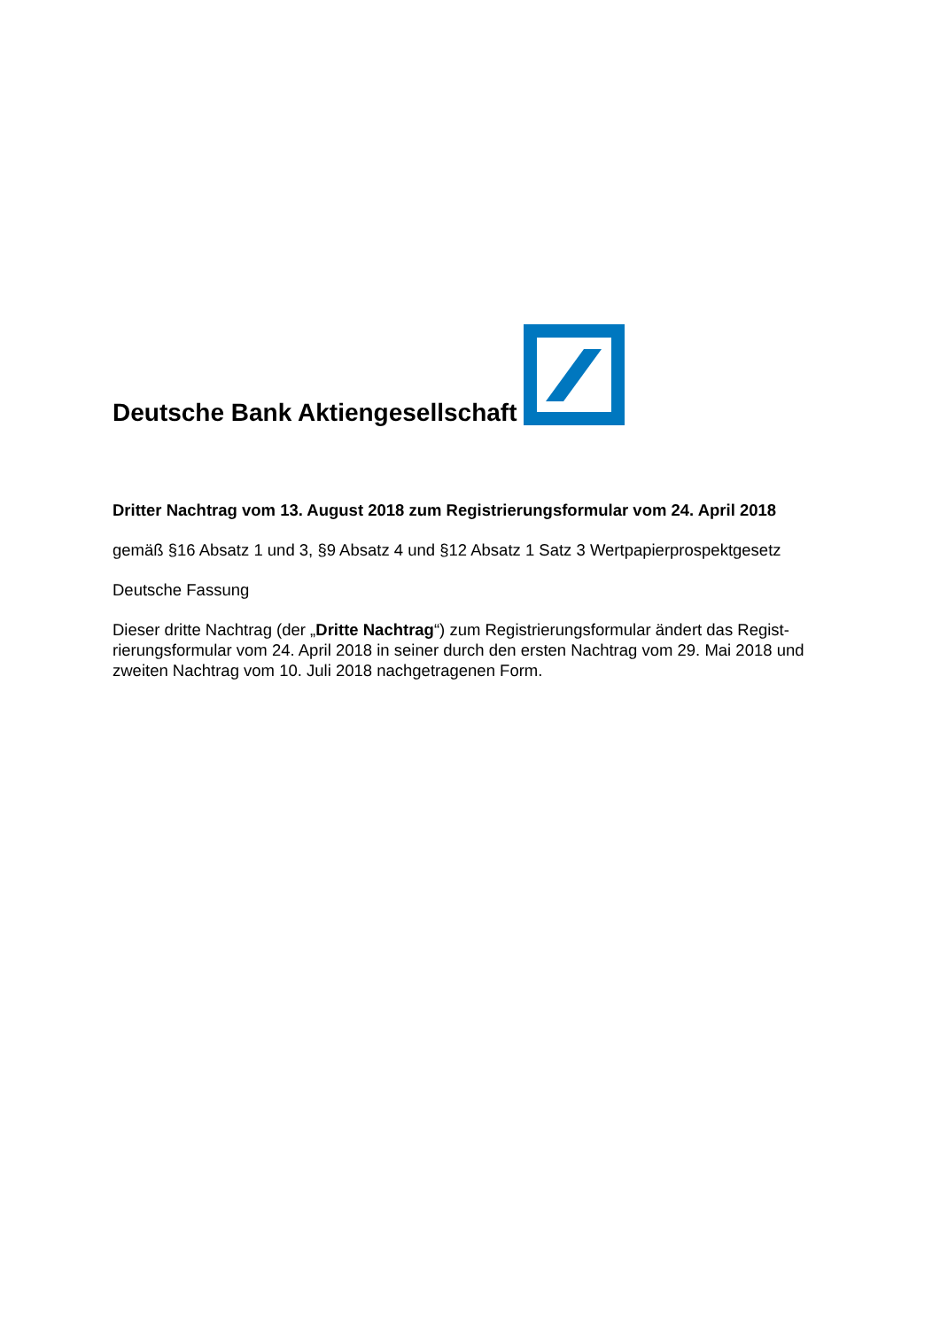Deutsche Bank Aktiengesellschaft
Dritter Nachtrag vom 13. August 2018 zum Registrierungsformular vom 24. April 2018
gemäß §16 Absatz 1 und 3, §9 Absatz 4 und §12 Absatz 1 Satz 3 Wertpapierprospektgesetz
Deutsche Fassung
Dieser dritte Nachtrag (der „Dritte Nachtrag“) zum Registrierungsformular ändert das Regist­rierungsformular vom 24. April 2018 in seiner durch den ersten Nachtrag vom 29. Mai 2018 und zweiten Nachtrag vom 10. Juli 2018 nachgetragenen Form.